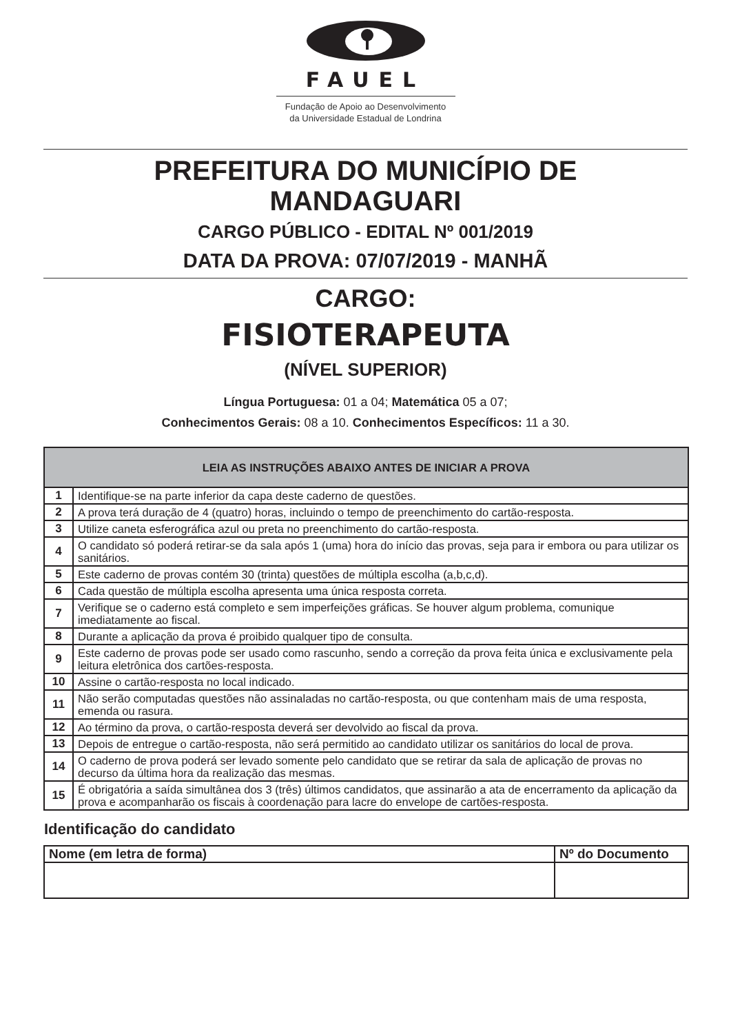FAUEL
Fundação de Apoio ao Desenvolvimento
da Universidade Estadual de Londrina
PREFEITURA DO MUNICÍPIO DE
MANDAGUARI
CARGO PÚBLICO - EDITAL Nº 001/2019
DATA DA PROVA: 07/07/2019 - MANHÃ
CARGO:
FISIOTERAPEUTA
(NÍVEL SUPERIOR)
Língua Portuguesa: 01 a 04; Matemática 05 a 07;
Conhecimentos Gerais: 08 a 10. Conhecimentos Específicos: 11 a 30.
| LEIA AS INSTRUÇÕES ABAIXO ANTES DE INICIAR A PROVA | |
| --- | --- |
| 1 | Identifique-se na parte inferior da capa deste caderno de questões. |
| 2 | A prova terá duração de 4 (quatro) horas, incluindo o tempo de preenchimento do cartão-resposta. |
| 3 | Utilize caneta esferográfica azul ou preta no preenchimento do cartão-resposta. |
| 4 | O candidato só poderá retirar-se da sala após 1 (uma) hora do início das provas, seja para ir embora ou para utilizar os sanitários. |
| 5 | Este caderno de provas contém 30 (trinta) questões de múltipla escolha (a,b,c,d). |
| 6 | Cada questão de múltipla escolha apresenta uma única resposta correta. |
| 7 | Verifique se o caderno está completo e sem imperfeições gráficas. Se houver algum problema, comunique imediatamente ao fiscal. |
| 8 | Durante a aplicação da prova é proibido qualquer tipo de consulta. |
| 9 | Este caderno de provas pode ser usado como rascunho, sendo a correção da prova feita única e exclusivamente pela leitura eletrônica dos cartões-resposta. |
| 10 | Assine o cartão-resposta no local indicado. |
| 11 | Não serão computadas questões não assinaladas no cartão-resposta, ou que contenham mais de uma resposta, emenda ou rasura. |
| 12 | Ao término da prova, o cartão-resposta deverá ser devolvido ao fiscal da prova. |
| 13 | Depois de entregue o cartão-resposta, não será permitido ao candidato utilizar os sanitários do local de prova. |
| 14 | O caderno de prova poderá ser levado somente pelo candidato que se retirar da sala de aplicação de provas no decurso da última hora da realização das mesmas. |
| 15 | É obrigatória a saída simultânea dos 3 (três) últimos candidatos, que assinarão a ata de encerramento da aplicação da prova e acompanharão os fiscais à coordenação para lacre do envelope de cartões-resposta. |
Identificação do candidato
| Nome (em letra de forma) | Nº do Documento |
| --- | --- |